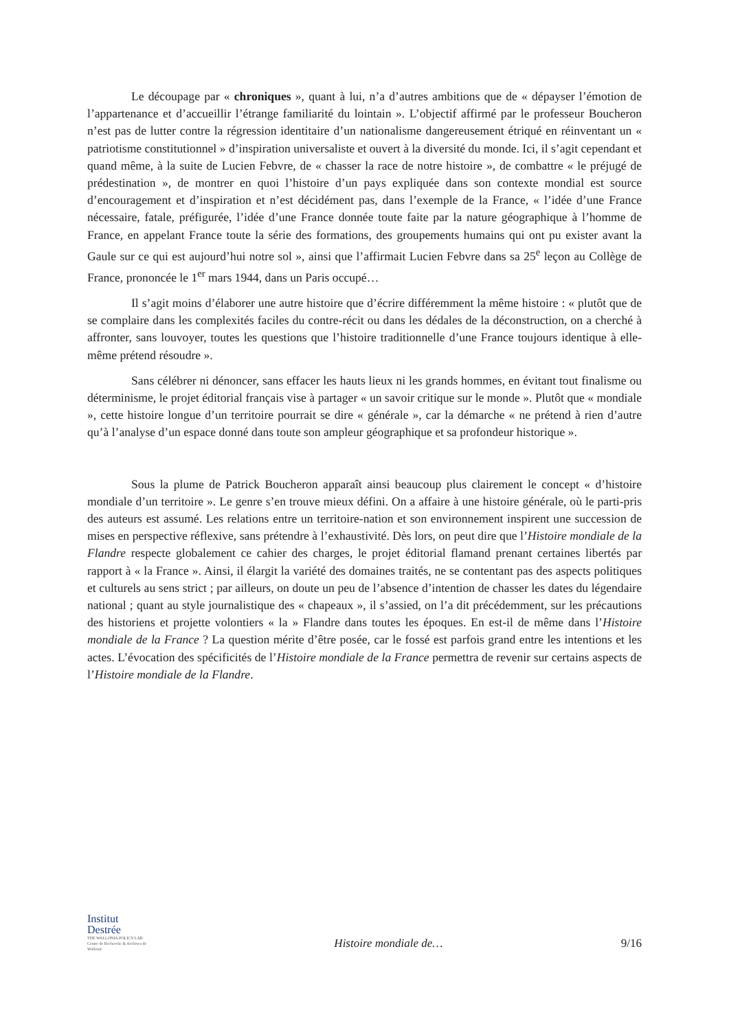Le découpage par « chroniques », quant à lui, n’a d’autres ambitions que de « dépayser l’émotion de l’appartenance et d’accueillir l’étrange familiarité du lointain ». L’objectif affirmé par le professeur Boucheron n’est pas de lutter contre la régression identitaire d’un nationalisme dangereusement étriqué en réinventant un « patriotisme constitutionnel » d’inspiration universaliste et ouvert à la diversité du monde. Ici, il s’agit cependant et quand même, à la suite de Lucien Febvre, de « chasser la race de notre histoire », de combattre « le préjugé de prédestination », de montrer en quoi l’histoire d’un pays expliquée dans son contexte mondial est source d’encouragement et d’inspiration et n’est décidément pas, dans l’exemple de la France, « l’idée d’une France nécessaire, fatale, préfigurée, l’idée d’une France donnée toute faite par la nature géographique à l’homme de France, en appelant France toute la série des formations, des groupements humains qui ont pu exister avant la Gaule sur ce qui est aujourd’hui notre sol », ainsi que l’affirmait Lucien Febvre dans sa 25<sup>e</sup> leçon au Collège de France, prononcée le 1<sup>er</sup> mars 1944, dans un Paris occupé…
Il s’agit moins d’élaborer une autre histoire que d’écrire différemment la même histoire : « plutôt que de se complaire dans les complexités faciles du contre-récit ou dans les dédales de la déconstruction, on a cherché à affronter, sans louvoyer, toutes les questions que l’histoire traditionnelle d’une France toujours identique à elle-même prétend résoudre ».
Sans célébrer ni dénoncer, sans effacer les hauts lieux ni les grands hommes, en évitant tout finalisme ou déterminisme, le projet éditorial français vise à partager « un savoir critique sur le monde ». Plutôt que « mondiale », cette histoire longue d’un territoire pourrait se dire « générale », car la démarche « ne prétend à rien d’autre qu’à l’analyse d’un espace donné dans toute son ampleur géographique et sa profondeur historique ».
Sous la plume de Patrick Boucheron apparaît ainsi beaucoup plus clairement le concept « d’histoire mondiale d’un territoire ». Le genre s’en trouve mieux défini. On a affaire à une histoire générale, où le parti-pris des auteurs est assumé. Les relations entre un territoire-nation et son environnement inspirent une succession de mises en perspective réflexive, sans prétendre à l’exhaustivité. Dès lors, on peut dire que l’Histoire mondiale de la Flandre respecte globalement ce cahier des charges, le projet éditorial flamand prenant certaines libertés par rapport à « la France ». Ainsi, il élargit la variété des domaines traités, ne se contentant pas des aspects politiques et culturels au sens strict ; par ailleurs, on doute un peu de l’absence d’intention de chasser les dates du légendaire national ; quant au style journalistique des « chapeaux », il s’assied, on l’a dit précédemment, sur les précautions des historiens et projette volontiers « la » Flandre dans toutes les époques. En est-il de même dans l’Histoire mondiale de la France ? La question mérite d’être posée, car le fossé est parfois grand entre les intentions et les actes. L’évocation des spécificités de l’Histoire mondiale de la France permettra de revenir sur certains aspects de l’Histoire mondiale de la Flandre.
Institut
Destrée
THE WALLONIA POLICY LAB
Centre de Recherche & Archives de Wallonie
Histoire mondiale de…
9/16